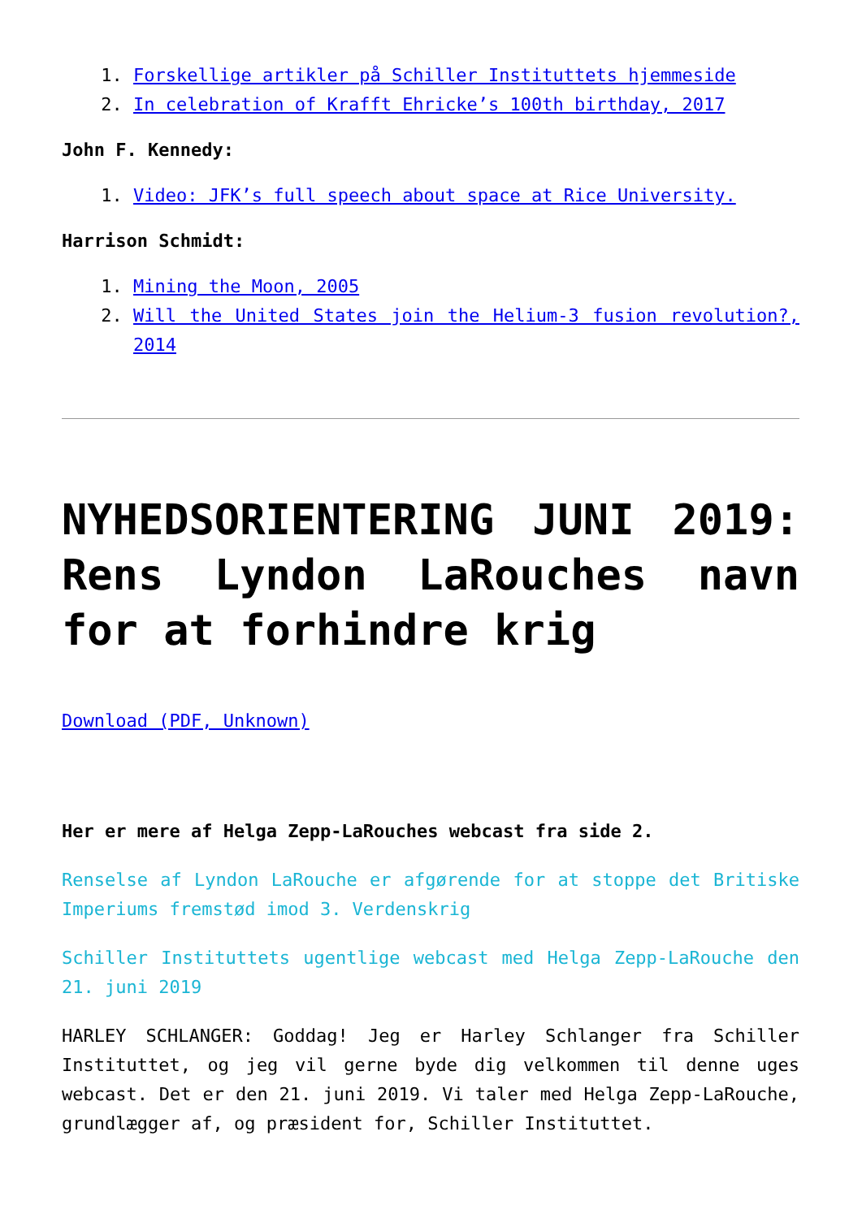1. Forskellige artikler på Schiller Instituttets hjemmeside
2. In celebration of Krafft Ehricke’s 100th birthday, 2017
John F. Kennedy:
1. Video: JFK’s full speech about space at Rice University.
Harrison Schmidt:
1. Mining the Moon, 2005
2. Will the United States join the Helium-3 fusion revolution?, 2014
NYHEDSORIENTERING JUNI 2019: Rens Lyndon LaRouches navn for at forhindre krig
Download (PDF, Unknown)
Her er mere af Helga Zepp-LaRouches webcast fra side 2.
Renselse af Lyndon LaRouche er afgørende for at stoppe det Britiske Imperiums fremstød imod 3. Verdenskrig
Schiller Instituttets ugentlige webcast med Helga Zepp-LaRouche den 21. juni 2019
HARLEY SCHLANGER: Goddag! Jeg er Harley Schlanger fra Schiller Instituttet, og jeg vil gerne byde dig velkommen til denne uges webcast. Det er den 21. juni 2019. Vi taler med Helga Zepp-LaRouche, grundlægger af, og præsident for, Schiller Instituttet.